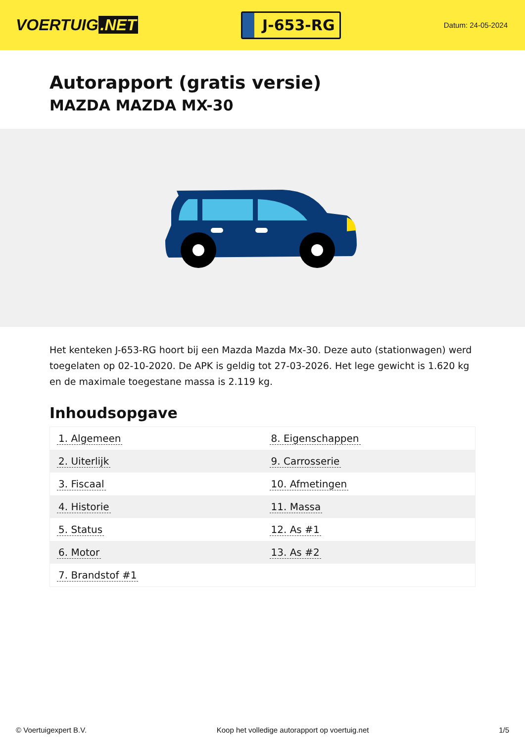VOERTUIG.NET
J-653-RG
Datum: 24-05-2024
Autorapport (gratis versie)
MAZDA MAZDA MX-30
Het kenteken J-653-RG hoort bij een Mazda Mazda Mx-30. Deze auto (stationwagen) werd toegelaten op 02-10-2020. De APK is geldig tot 27-03-2026. Het lege gewicht is 1.620 kg en de maximale toegestane massa is 2.119 kg.
Inhoudsopgave
| 1. Algemeen | 8. Eigenschappen |
| 2. Uiterlijk | 9. Carrosserie |
| 3. Fiscaal | 10. Afmetingen |
| 4. Historie | 11. Massa |
| 5. Status | 12. As #1 |
| 6. Motor | 13. As #2 |
| 7. Brandstof #1 | |
© Voertuigexpert B.V. Koop het volledige autorapport op voertuig.net 1/5